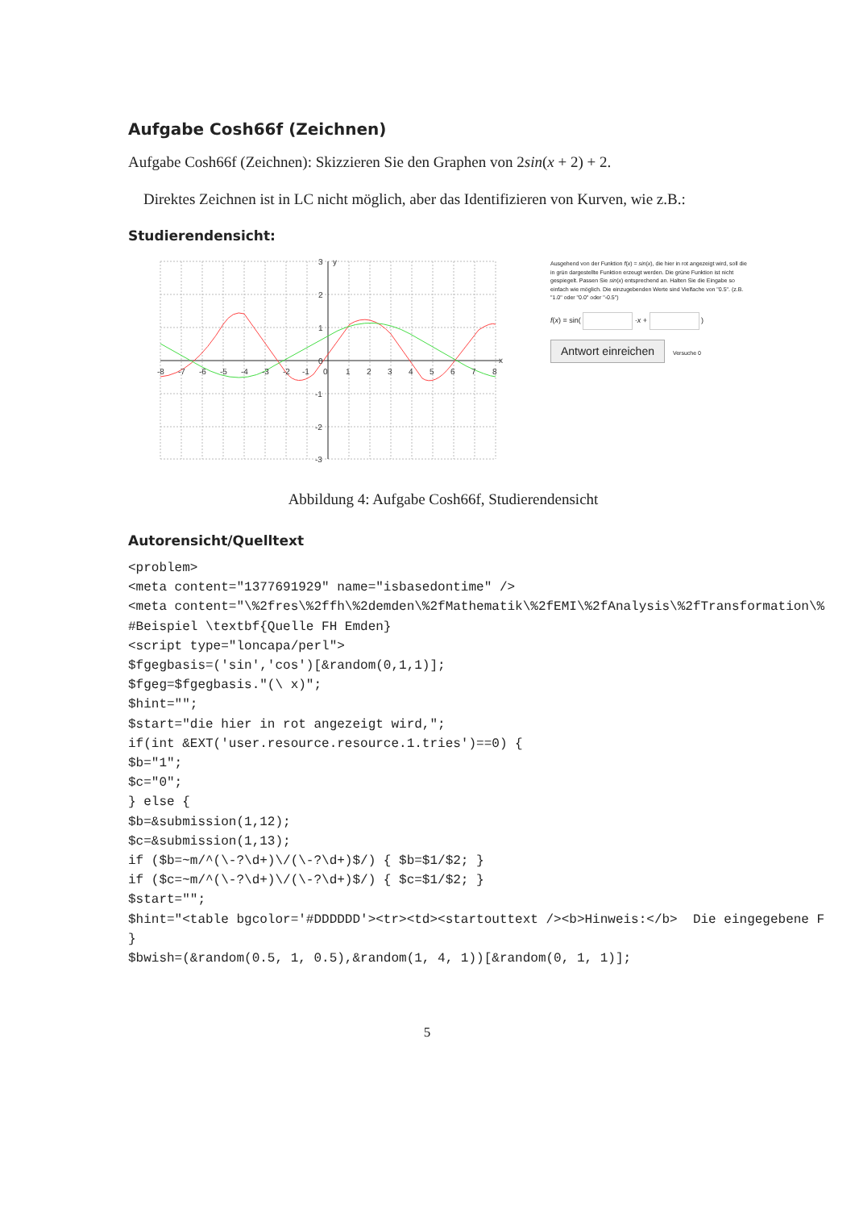Aufgabe Cosh66f (Zeichnen)
Aufgabe Cosh66f (Zeichnen): Skizzieren Sie den Graphen von 2sin(x + 2) + 2.
Direktes Zeichnen ist in LC nicht möglich, aber das Identifizieren von Kurven, wie z.B.:
Studierendensicht:
-8
-7
-6
-5
-4
-3
-2
-1
0
1
2
3
4
5
6
7
8
x
3
y
2
1
0
-1
-2
-3
Ausgehend von der Funktion f(x) = sin(x), die hier in rot angezeigt wird, soll die in grün dargestellte Funktion erzeugt werden. Die grüne Funktion ist nicht gespiegelt. Passen Sie sin(x) entsprechend an. Halten Sie die Eingabe so einfach wie möglich. Die einzugebenden Werte sind Vielfache von "0.5". (z.B. "1.0" oder "0.0" oder "-0.5")
f(x) = sin( ·x + )
Antwort einreichen Versuche 0
Abbildung 4: Aufgabe Cosh66f, Studierendensicht
Autorensicht/Quelltext
<problem>
<meta content="1377691929" name="isbasedontime" />
<meta content="\%2fres\%2ffh\%2demden\%2fMathematik\%2fEMI\%2fAnalysis\%2fTransformation\%
#Beispiel \textbf{Quelle FH Emden}
<script type="loncapa/perl">
$fgegbasis=('sin','cos')[&random(0,1,1)];
$fgeg=$fgegbasis."(\ x)";
$hint="";
$start="die hier in rot angezeigt wird,";
if(int &EXT('user.resource.resource.1.tries')==0) {
$b="1";
$c="0";
} else {
$b=&submission(1,12);
$c=&submission(1,13);
if ($b=~m/^(\-?\d+)\/(\-?\d+)$/) { $b=$1/$2; }
if ($c=~m/^(\-?\d+)\/(\-?\d+)$/) { $c=$1/$2; }
$start="";
$hint="<table bgcolor='#DDDDDD'><tr><td><startouttext /><b>Hinweis:</b>  Die eingegebene F
}
$bwish=(&random(0.5, 1, 0.5),&random(1, 4, 1))[&random(0, 1, 1)];
5